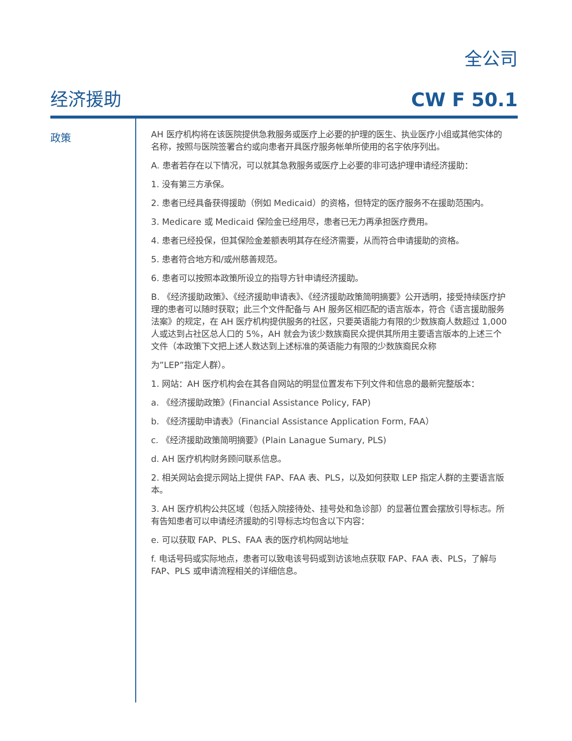全公司
经济援助 CW F 50.1
政策
AH 医疗机构将在该医院提供急救服务或医疗上必要的护理的医生、执业医疗小组或其他实体的名称，按照与医院签署合约或向患者开具医疗服务帐单所使用的名字依序列出。
A. 患者若存在以下情况，可以就其急救服务或医疗上必要的非可选护理申请经济援助：
1. 没有第三方承保。
2. 患者已经具备获得援助（例如 Medicaid）的资格，但特定的医疗服务不在援助范围内。
3. Medicare 或 Medicaid 保险金已经用尽，患者已无力再承担医疗费用。
4. 患者已经投保，但其保险金差额表明其存在经济需要，从而符合申请援助的资格。
5. 患者符合地方和/或州慈善规范。
6. 患者可以按照本政策所设立的指导方针申请经济援助。
B. 《经济援助政策》、《经济援助申请表》、《经济援助政策简明摘要》公开透明，接受持续医疗护理的患者可以随时获取；此三个文件配备与 AH 服务区相匹配的语言版本，符合《语言援助服务法案》的规定，在 AH 医疗机构提供服务的社区，只要英语能力有限的少数族裔人数超过 1,000 人或达到占社区总人口的 5%，AH 就会为该少数族裔民众提供其所用主要语言版本的上述三个文件（本政策下文把上述人数达到上述标准的英语能力有限的少数族裔民众称
为”LEP”指定人群）。
1. 网站：AH 医疗机构会在其各自网站的明显位置发布下列文件和信息的最新完整版本：
a. 《经济援助政策》(Financial Assistance Policy, FAP)
b. 《经济援助申请表》（Financial Assistance Application Form, FAA）
c. 《经济援助政策简明摘要》(Plain Lanague Sumary, PLS)
d. AH 医疗机构财务顾问联系信息。
2. 相关网站会提示网站上提供 FAP、FAA 表、PLS，以及如何获取 LEP 指定人群的主要语言版本。
3. AH 医疗机构公共区域（包括入院接待处、挂号处和急诊部）的显著位置会摆放引导标志。所有告知患者可以申请经济援助的引导标志均包含以下内容：
e. 可以获取 FAP、PLS、FAA 表的医疗机构网站地址
f. 电话号码或实际地点，患者可以致电该号码或到访该地点获取 FAP、FAA 表、PLS，了解与 FAP、PLS 或申请流程相关的详细信息。